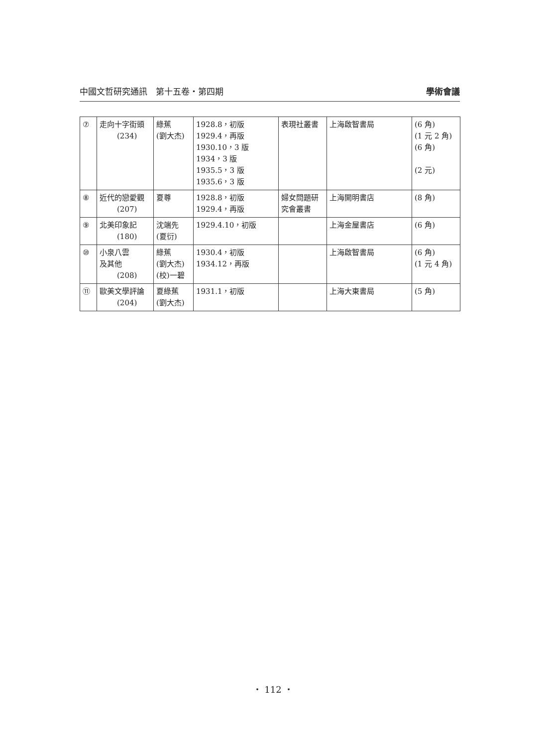中國文哲研究通訊　第十五卷・第四期 學術會議
| ⑦ | 走向十字街頭 (234) | 綠蕉 (劉大杰) | 1928.8，初版 1929.4，再版 1930.10，3 版 1934，3 版 1935.5，3 版 1935.6，3 版 | 表現社叢書 | 上海啟智書局 | (6 角) (1 元 2 角) (6 角) (2 元) |
| ⑧ | 近代的戀愛觀 (207) | 夏尊 | 1928.8，初版 1929.4，再版 | 婦女問題研究會叢書 | 上海開明書店 | (8 角) |
| ⑨ | 北美印象記 (180) | 沈端先 (夏衍) | 1929.4.10，初版 | | 上海金屋書店 | (6 角) |
| ⑩ | 小泉八雲 及其他 (208) | 綠蕉 (劉大杰) (校)一碧 | 1930.4，初版 1934.12，再版 | | 上海啟智書局 | (6 角) (1 元 4 角) |
| ⑪ | 歐美文學評論 (204) | 夏綠蕉 (劉大杰) | 1931.1，初版 | | 上海大東書局 | (5 角) |
・ 112 ・